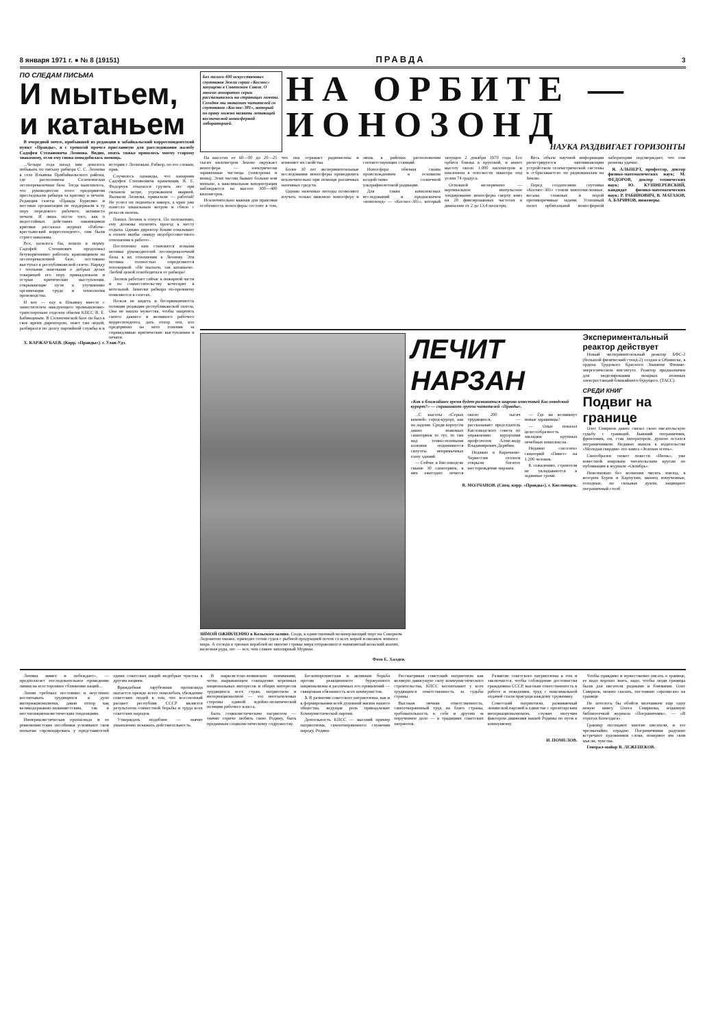8 января 1971 г. ● № 8 (19151) ПРАВДА 3
ПО СЛЕДАМ ПИСЬМА
И мытьем, и катаньем
В очередной почте, прибывшей из редакции в забайкальский корреспондентский пункт «Правды», я с тревогой прочел присланную для расследования жалобу Садофея Степановича Леонова. Видно, опять тяжко пришлось моему старому знакомому, если ему снова понадобилась помощь.
...Четыре года назад мне довелось побывать по письму рабкора С. С. Леонова в селе Ильинка Прибайкальского района, где расположена Селенгинская лесоперевалочная база. Тогда выяснилось, что руководители этого предприятия преследовали рабкора за критику в печати. Редакция газеты «Правда Бурятии» и местные организации не поддержали в ту пору передового рабочего, активиста печати. И лишь после того, как о недостойных действиях зажимщиков критики рассказал журнал «Рабоче-крестьянский корреспондент», они были строго наказаны.
Все, казалось бы, вошло в норму. Садофей Степанович продолжал безукоризненно работать крановщиком на лесоперевалочной базе, постоянно выступал в республиканской газете. Наряду с теплыми заметками о добрых делах товарищей его перу принадлежали и острые критические выступления, открывающие пути к улучшению организации труда и технологии производства.
И вот — еду в Ильинку вместе с заместителем заведующего промышленно-транспортным отделом обкома КПСС В. Е. Бабинцевым. В Селенгинской базе он был в свое время директором, знает там людей, разбирался по долгу партийной службы и в истории с Леоновым. Рабкор, по его словам, прав.
Случилось однажды, что напарник Садофея Степановича крановщик Я. Е. Федорчук отказался грузить лес при сильном ветре, угрожавшем аварией. Вызвали Леонова, приказали — работай! Не успел он подняться наверх, а кран уже понесло шквальным ветром и сбило с рельсов наземь.
Пошел Леонов в отпуск. По положению, ему должны оплатить проезд к месту отдыха. Однако директор Кокин отказывает в оплате якобы «ввиду недобросовестного отношения к работе».
Постепенно нам становятся ясными мотивы руководителей лесоперевалочной базы в их отношении к Леонову. Эти мотивы полностью определяются поговоркой: «Не мытьем, так катаньем». Любой ценой освободиться от рабкора!
Леонов работает сейчас в пожарной части и по совместительству кочегарит в котельной. Заметки рабкора по-прежнему появляются в газетах.
Нельзя не видеть и беспринципность позиции редакции республиканской газеты. Она не нашла мужества, чтобы защитить своего давнего и активного рабочего корреспондента, дать отпор тем, кто предпринял на него гонения за справедливые критические выступления в печати.
Х. КАРЖАУБАЕВ. (Корр. «Правды»). г. Улан-Удэ.
Без малого 400 искусственных спутников Земли серии «Космос» запущено в Советском Союзе. О многих аппаратах серии рассказывалось на страницах газеты. Сегодня мы знакомим читателей со спутником «Космос-381», который по праву можно назвать летающей космической ионосферной лабораторией.
НА ОРБИТЕ — ИОНОЗОНД
НАУКА РАЗДВИГАЕТ ГОРИЗОНТЫ
На высотах от 60—80 до 20—25 тысяч километров Землю окружает ионосфера — электрически заряженные частицы (электроны и ионы). Этих частиц бывает больше или меньше, а максимальная концентрация наблюдается на высоте 300—400 километров.
Исключительно важная для практики особенность ионосферы состоит в том, что она отражает радиоволны и изменяет их свойства.
Более 30 лет экспериментальные исследования ионосферы проводились исключительно при помощи различных наземных средств.
Однако наземные методы позволяют изучать только нижнюю ионосферу и лишь в районах расположения соответствующих станций.
Ионосфера обязана своим происхождением в основном воздействию солнечной ультрафиолетовой радиации.
Для таких комплексных исследований и предназначен «ионозонд» — «Космос-381», который запущен 2 декабря 1970 года. Его орбита близка к круговой, и имеет высоту около 1.000 километров и наклонена к плоскости экватора под углом 74 градуса.
Основной эксперимент — вертикальное импульсное зондирование ионосферы сверху вниз на 20 фиксированных частотах в диапазоне от 2 до 13,4 мегагерц.
Весь объем научной информации регистрируется запоминающим устройством телеметрической системы и «сбрасывается» по радиоканалам на Землю.
Перед создателями спутника «Космос-381» стояли многочисленные, весьма сложные и порой противоречивые задачи. Успешный полет орбитальной ионосферной лаборатории подтверждает, что они решены удачно.
Я. АЛЬПЕРТ, профессор, доктор физико-математических наук; М. ФЕДОРОВ, доктор технических наук; Ю. КУШНЕРЕВСКИЙ, кандидат физико-математических наук; Р. РАБИНОВИЧ, В. МАТАЗОВ, А. БАРИНОВ, инженеры.
ЗИМОЙ ОЖИВЛЕННО в Кольском заливе. Сюда, в единственный незамерзающий порт на Северном Ледовитом океане, приходят сотни судов с рыбной продукцией почти со всех морей и океанов земного шара. А отсюда в трюмах кораблей во многие страны мира отправляются знаменитый кольский апатит, железная руда, лес — все, чем славен заполярный Мурман.
Фото Е. Халдея.
ЛЕЧИТ НАРЗАН
«Как в ближайшее время будет развиваться широко известный Кисловодский курорт?» — спрашивает группа читателей «Правды».
...С высоты «Серых камней» город-курорт, как на ладони. Среди корпусов давно знакомых санаториев то тут, то там над темно-зелеными аллеями поднимаются силуэты непривычных глазу зданий.
— Сейчас в Кисловодске свыше 30 санаториев, в них ежегодно лечатся около 200 тысяч трудящихся, — рассказывает председатель Кисловодского совета по управлению курортами профсоюзов Александр Владимирович Дерябин.
Недавно в Карачаево-Черкессии геологи открыли богатое месторождение нарзана.
— Где же возникнут новые здравницы?
— Опыт показал целесообразность закладки крупных лечебных комплексов.
Недавно «заселен» санаторий «Пикет» на 1.200 человек.
К сожалению, строители не укладываются в заданные сроки.
В. МОЛЧАНОВ. (Спец. корр. «Правды»). г. Кисловодск.
Экспериментальный реактор действует
Новый экспериментальный реактор БФС-2 (большой физический стенд-2) создан в Обнинске, в ордена Трудового Красного Знамени Физико-энергетическом институте. Реактор предназначен для моделирования мощных атомных электростанций ближайшего будущего. (ТАСС).
СРЕДИ КНИГ
Подвиг на границе
Олег Смирнов давно связал свою писательскую судьбу с границей. Бывший пограничник, фронтовик, он, став литератором, душою остался пограничником. Недавно вышла в издательстве «Молодая гвардия» его книга «Зеленая осень».
Своеобразен сюжет повести «Июнь», уже известной широким читательским кругам по публикации в журнале «Октябрь».
Невозможно без волнения читать эпизод, в котором Буров и Карпухин, вконец измученные, голодные, но сильные духом, защищают пограничный столб.
Ленина живет и побеждает», — предполагает последовательное проведение линии на всестороннее сближение наций...
Ленин требовал постоянно и неустанно воспитывать трудящихся в духе интернационализма, давая отпор как великодержавно-шовинистским, так и местнонационалистическим тенденциям.
Империалистическая пропаганда и ее ревизионистские пособники усиливают свои попытки спровоцировать у представителей одних советских наций недобрые чувства к другим нациям.
Враждебная зарубежная пропаганда пытается прежде всего поколебать убеждение советских людей в том, что всесоюзный расцвет республик СССР является результатом совместной борьбы и труда всех советских народов.
Утверждать подобное — значит умышленно искажать действительность.
В марксистско-ленинском понимании, четко выражающем совпадение коренных национальных интересов и общих интересов трудящихся всех стран, патриотизм и интернационализм — это неотъемлемые стороны единой идейно-политической позиции рабочего класса.
Быть социалистическим патриотом — значит горячо любить свою Родину, быть преданным социалистическому содружеству.
Бескомпромиссная и активная борьба против реакционного буржуазного национализма и различных его проявлений — священная обязанность всех коммунистов.
3. В развитии советского патриотизма, как и в формировании всей духовной жизни нашего общества, ведущая роль принадлежит Коммунистической партии.
Деятельность КПСС — высший пример патриотизма, самоотверженного служения народу, Родине.
Рассматривая советский патриотизм как великую движущую силу коммунистического строительства, КПСС воспитывает у всех трудящихся ответственность за судьбы страны.
Высокая личная ответственность, самоотверженный труд на благо страны, требовательность к себе и другим за порученное дело — в традициях советских патриотов.
Развитие советского патриотизма в том и заключается, чтобы соблюдение достоинства гражданина СССР, высокая ответственность в работе и поведении, труд с максимальной отдачей стали присущи каждому труженику.
Советский патриотизм, развиваемый ленинской партией в единстве с пролетарским интернационализмом, служит могучим фактором движения нашей Родины по пути к коммунизму.
И. ПОМЕЛОВ.
Чтобы правдиво и мужественно писать о границе, ее надо хорошо знать, надо, чтобы люди границы были для писателя родными и близкими. Олег Смирнов, можно сказать, постоянно «прописан» на границе.
Не хотелось бы обойти молчанием еще одну новую книгу Олега Смирнова, изданную библиотечкой журнала «Пограничник», — «В отрогах Копетдага».
Границу посещают многие писатели, и это чрезвычайно отрадно. Пограничники радушно встречают художников слова, поверяют им свои мысли, чувства.
Генерал-майор В. ЛЕЖЕПЕКОВ.